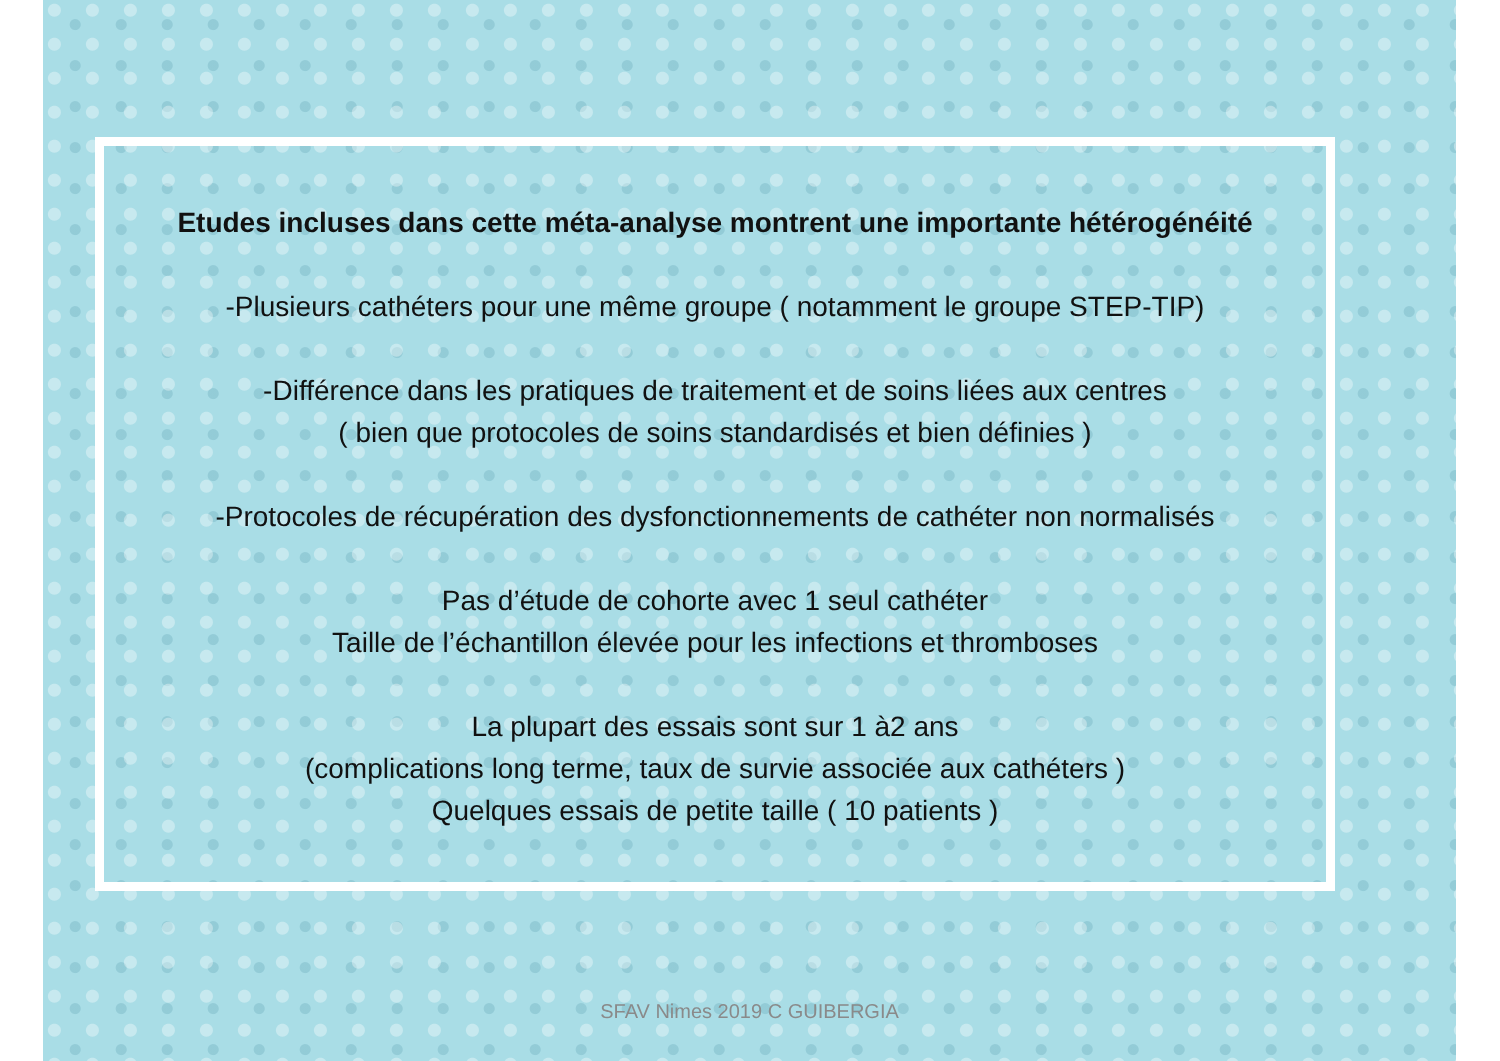Etudes incluses dans cette méta-analyse montrent une importante hétérogénéité
-Plusieurs cathéters pour une même groupe ( notamment le groupe STEP-TIP)
-Différence dans les pratiques de traitement et de soins liées aux centres
( bien que protocoles de soins standardisés et bien définies )
-Protocoles de récupération des dysfonctionnements de cathéter non normalisés
Pas d’étude de cohorte avec 1 seul cathéter
Taille de l’échantillon élevée pour les infections et thromboses
La plupart des essais sont sur 1 à2 ans
(complications long terme, taux de survie associée aux cathéters )
Quelques essais de petite taille ( 10 patients )
SFAV Nimes 2019 C GUIBERGIA